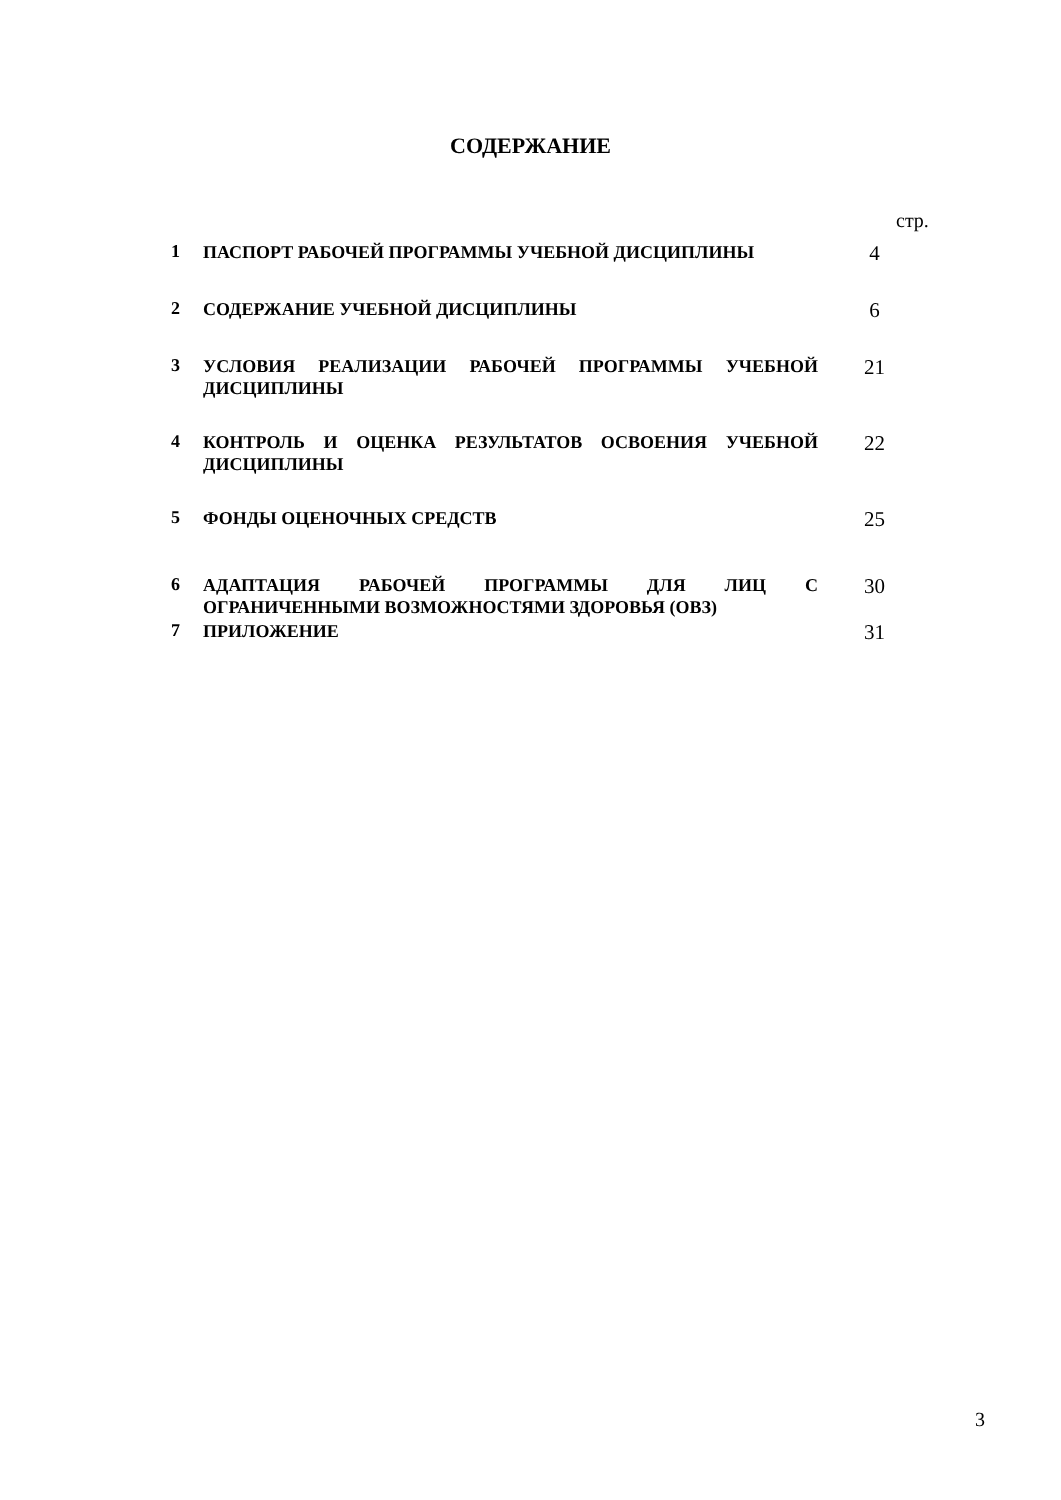СОДЕРЖАНИЕ
стр.
| 1 | ПАСПОРТ РАБОЧЕЙ ПРОГРАММЫ УЧЕБНОЙ ДИСЦИПЛИНЫ | 4 |
| 2 | СОДЕРЖАНИЕ УЧЕБНОЙ ДИСЦИПЛИНЫ | 6 |
| 3 | УСЛОВИЯ РЕАЛИЗАЦИИ РАБОЧЕЙ ПРОГРАММЫ УЧЕБНОЙ ДИСЦИПЛИНЫ | 21 |
| 4 | КОНТРОЛЬ И ОЦЕНКА РЕЗУЛЬТАТОВ ОСВОЕНИЯ УЧЕБНОЙ ДИСЦИПЛИНЫ | 22 |
| 5 | ФОНДЫ ОЦЕНОЧНЫХ СРЕДСТВ | 25 |
| 6 | АДАПТАЦИЯ РАБОЧЕЙ ПРОГРАММЫ ДЛЯ ЛИЦ С ОГРАНИЧЕННЫМИ ВОЗМОЖНОСТЯМИ ЗДОРОВЬЯ (ОВЗ) | 30 |
| 7 | ПРИЛОЖЕНИЕ | 31 |
3